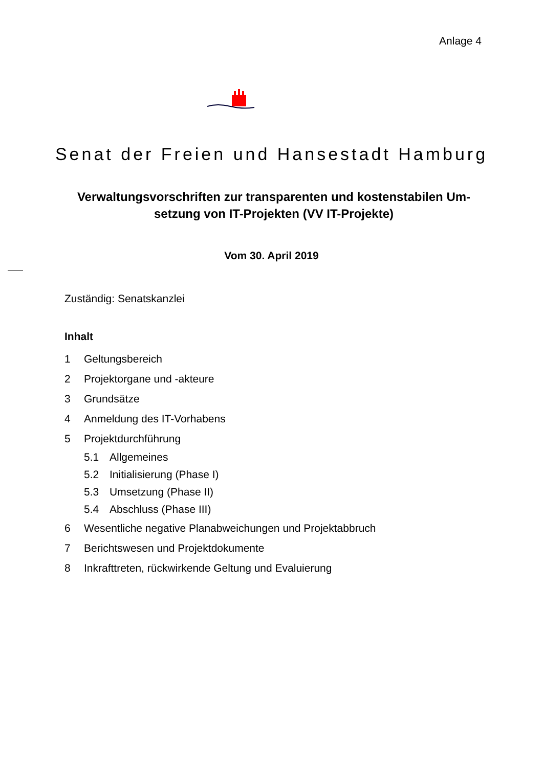Anlage 4
Senat der Freien und Hansestadt Hamburg
Verwaltungsvorschriften zur transparenten und kostenstabilen Um-setzung von IT-Projekten (VV IT-Projekte)
Vom 30. April 2019
Zuständig: Senatskanzlei
Inhalt
1 Geltungsbereich
2 Projektorgane und -akteure
3 Grundsätze
4 Anmeldung des IT-Vorhabens
5 Projektdurchführung
5.1 Allgemeines
5.2 Initialisierung (Phase I)
5.3 Umsetzung (Phase II)
5.4 Abschluss (Phase III)
6 Wesentliche negative Planabweichungen und Projektabbruch
7 Berichtswesen und Projektdokumente
8 Inkrafttreten, rückwirkende Geltung und Evaluierung